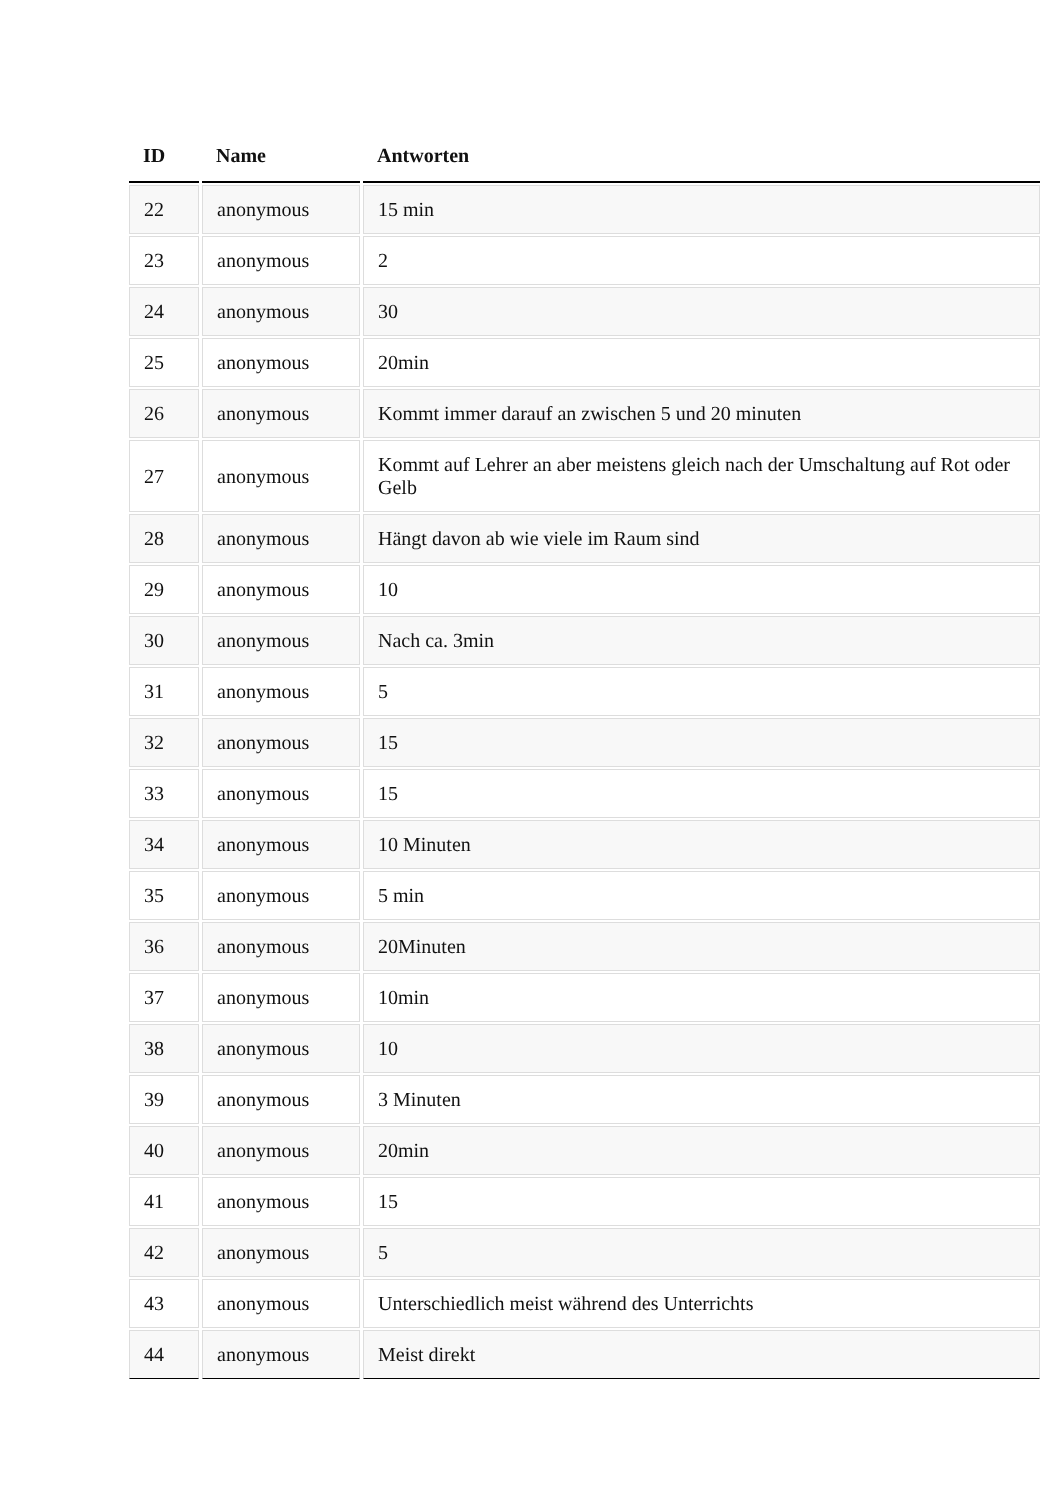| ID | Name | Antworten |
| --- | --- | --- |
| 22 | anonymous | 15 min |
| 23 | anonymous | 2 |
| 24 | anonymous | 30 |
| 25 | anonymous | 20min |
| 26 | anonymous | Kommt immer darauf an zwischen 5 und 20 minuten |
| 27 | anonymous | Kommt auf Lehrer an aber meistens gleich nach der Umschaltung auf Rot oder Gelb |
| 28 | anonymous | Hängt davon ab wie viele im Raum sind |
| 29 | anonymous | 10 |
| 30 | anonymous | Nach ca. 3min |
| 31 | anonymous | 5 |
| 32 | anonymous | 15 |
| 33 | anonymous | 15 |
| 34 | anonymous | 10 Minuten |
| 35 | anonymous | 5 min |
| 36 | anonymous | 20Minuten |
| 37 | anonymous | 10min |
| 38 | anonymous | 10 |
| 39 | anonymous | 3 Minuten |
| 40 | anonymous | 20min |
| 41 | anonymous | 15 |
| 42 | anonymous | 5 |
| 43 | anonymous | Unterschiedlich meist während des Unterrichts |
| 44 | anonymous | Meist direkt |